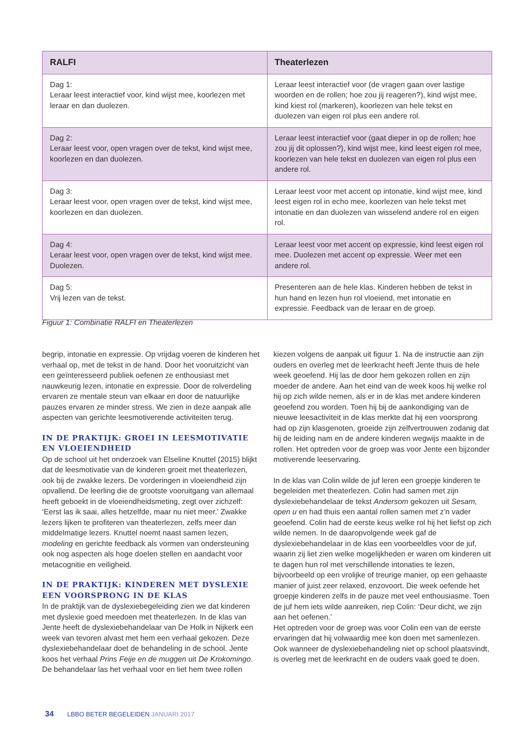| RALFI | Theaterlezen |
| --- | --- |
| Dag 1: Leraar leest interactief voor, kind wijst mee, koorlezen met leraar en dan duolezen. | Leraar leest interactief voor (de vragen gaan over lastige woorden en de rollen; hoe zou jij reageren?), kind wijst mee, kind kiest rol (markeren), koorlezen van hele tekst en duolezen van eigen rol plus een andere rol. |
| Dag 2: Leraar leest voor, open vragen over de tekst, kind wijst mee, koorlezen en dan duolezen. | Leraar leest interactief voor (gaat dieper in op de rollen; hoe zou jij dit oplossen?), kind wijst mee, kind leest eigen rol mee, koorlezen van hele tekst en duolezen van eigen rol plus een andere rol. |
| Dag 3: Leraar leest voor, open vragen over de tekst, kind wijst mee, koorlezen en dan duolezen. | Leraar leest voor met accent op intonatie, kind wijst mee, kind leest eigen rol in echo mee, koorlezen van hele tekst met intonatie en dan duolezen van wisselend andere rol en eigen rol. |
| Dag 4: Leraar leest voor, open vragen over de tekst, kind wijst mee. Duolezen. | Leraar leest voor met accent op expressie, kind leest eigen rol mee. Duolezen met accent op expressie. Weer met een andere rol. |
| Dag 5: Vrij lezen van de tekst. | Presenteren aan de hele klas. Kinderen hebben de tekst in hun hand en lezen hun rol vloeiend, met intonatie en expressie. Feedback van de leraar en de groep. |
Figuur 1: Combinatie RALFI en Theaterlezen
begrip, intonatie en expressie. Op vrijdag voeren de kinderen het verhaal op, met de tekst in de hand. Door het vooruitzicht van een geïnteresseerd publiek oefenen ze enthousiast met nauwkeurig lezen, intonatie en expressie. Door de rolverdeling ervaren ze mentale steun van elkaar en door de natuurlijke pauzes ervaren ze minder stress. We zien in deze aanpak alle aspecten van gerichte leesmotiverende activiteiten terug.
IN DE PRAKTIJK: GROEI IN LEESMOTIVATIE EN VLOEIENDHEID
Op de school uit het onderzoek van Elseline Knuttel (2015) blijkt dat de leesmotivatie van de kinderen groeit met theaterlezen, ook bij de zwakke lezers. De vorderingen in vloeiendheid zijn opvallend. De leerling die de grootste vooruitgang van allemaal heeft geboekt in de vloeiendheidsmeting, zegt over zichzelf: ‘Eerst las ik saai, alles hetzelfde, maar nu niet meer.’ Zwakke lezers lijken te profiteren van theaterlezen, zelfs meer dan middelmatige lezers. Knuttel noemt naast samen lezen, modeling en gerichte feedback als vormen van ondersteuning ook nog aspecten als hoge doelen stellen en aandacht voor metacognitie en veiligheid.
IN DE PRAKTIJK: KINDEREN MET DYSLEXIE EEN VOORSPRONG IN DE KLAS
In de praktijk van de dyslexiebegeleiding zien we dat kinderen met dyslexie goed meedoen met theaterlezen. In de klas van Jente heeft de dyslexiebehandelaar van De Holk in Nijkerk een week van tevoren alvast met hem een verhaal gekozen. Deze dyslexiebehandelaar doet de behandeling in de school. Jente koos het verhaal Prins Feije en de muggen uit De Krokomingo. De behandelaar las het verhaal voor en liet hem twee rollen
kiezen volgens de aanpak uit figuur 1. Na de instructie aan zijn ouders en overleg met de leerkracht heeft Jente thuis de hele week geoefend. Hij las de door hem gekozen rollen en zijn moeder de andere. Aan het eind van de week koos hij welke rol hij op zich wilde nemen, als er in de klas met andere kinderen geoefend zou worden. Toen hij bij de aankondiging van de nieuwe leesactiviteit in de klas merkte dat hij een voorsprong had op zijn klasgenoten, groeide zijn zelfvertrouwen zodanig dat hij de leiding nam en de andere kinderen wegwijs maakte in de rollen. Het optreden voor de groep was voor Jente een bijzonder motiverende leeservaring.
In de klas van Colin wilde de juf leren een groepje kinderen te begeleiden met theaterlezen. Colin had samen met zijn dyslexiebehandelaar de tekst Andersom gekozen uit Sesam, open u en had thuis een aantal rollen samen met z’n vader geoefend. Colin had de eerste keus welke rol hij het liefst op zich wilde nemen. In de daaropvolgende week gaf de dyslexiebehandelaar in de klas een voorbeeldles voor de juf, waarin zij liet zien welke mogelijkheden er waren om kinderen uit te dagen hun rol met verschillende intonaties te lezen, bijvoorbeeld op een vrolijke of treurige manier, op een gehaaste manier of juist zeer relaxed, enzovoort. Die week oefende het groepje kinderen zelfs in de pauze met veel enthousiasme. Toen de juf hem iets wilde aanreiken, riep Colin: ‘Deur dicht, we zijn aan het oefenen.’
Het optreden voor de groep was voor Colin een van de eerste ervaringen dat hij volwaardig mee kon doen met samenlezen. Ook wanneer de dyslexiebehandeling niet op school plaatsvindt, is overleg met de leerkracht en de ouders vaak goed te doen.
34 LBBO BETER BEGELEIDEN JANUARI 2017